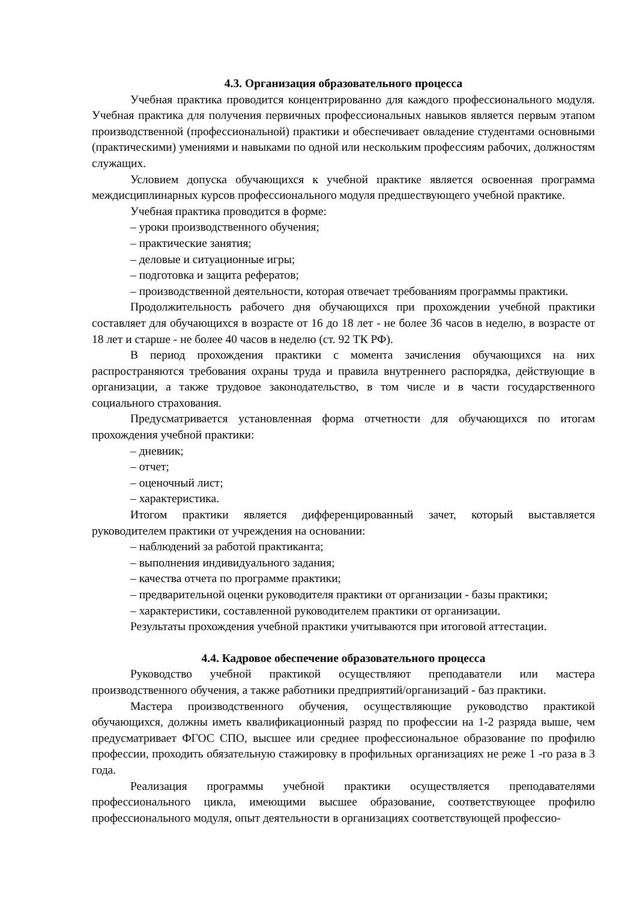4.3. Организация образовательного процесса
Учебная практика проводится концентрированно для каждого профессионального модуля. Учебная практика для получения первичных профессиональных навыков является первым этапом производственной (профессиональной) практики и обеспечивает овладение студентами основными (практическими) умениями и навыками по одной или нескольким профессиям рабочих, должностям служащих.
Условием допуска обучающихся к учебной практике является освоенная программа междисциплинарных курсов профессионального модуля предшествующего учебной практике.
Учебная практика проводится в форме:
– уроки производственного обучения;
– практические занятия;
– деловые и ситуационные игры;
– подготовка и защита рефератов;
– производственной деятельности, которая отвечает требованиям программы практики.
Продолжительность рабочего дня обучающихся при прохождении учебной практики составляет для обучающихся в возрасте от 16 до 18 лет - не более 36 часов в неделю, в возрасте от 18 лет и старше - не более 40 часов в неделю (ст. 92 ТК РФ).
В период прохождения практики с момента зачисления обучающихся на них распространяются требования охраны труда и правила внутреннего распорядка, действующие в организации, а также трудовое законодательство, в том числе и в части государственного социального страхования.
Предусматривается установленная форма отчетности для обучающихся по итогам прохождения учебной практики:
– дневник;
– отчет;
– оценочный лист;
– характеристика.
Итогом практики является дифференцированный зачет, который выставляется руководителем практики от учреждения на основании:
– наблюдений за работой практиканта;
– выполнения индивидуального задания;
– качества отчета по программе практики;
– предварительной оценки руководителя практики от организации - базы практики;
– характеристики, составленной руководителем практики от организации.
Результаты прохождения учебной практики учитываются при итоговой аттестации.
4.4. Кадровое обеспечение образовательного процесса
Руководство учебной практикой осуществляют преподаватели или мастера производственного обучения, а также работники предприятий/организаций - баз практики.
Мастера производственного обучения, осуществляющие руководство практикой обучающихся, должны иметь квалификационный разряд по профессии на 1-2 разряда выше, чем предусматривает ФГОС СПО, высшее или среднее профессиональное образование по профилю профессии, проходить обязательную стажировку в профильных организациях не реже 1 -го раза в 3 года.
Реализация программы учебной практики осуществляется преподавателями профессионального цикла, имеющими высшее образование, соответствующее профилю профессионального модуля, опыт деятельности в организациях соответствующей профессио-